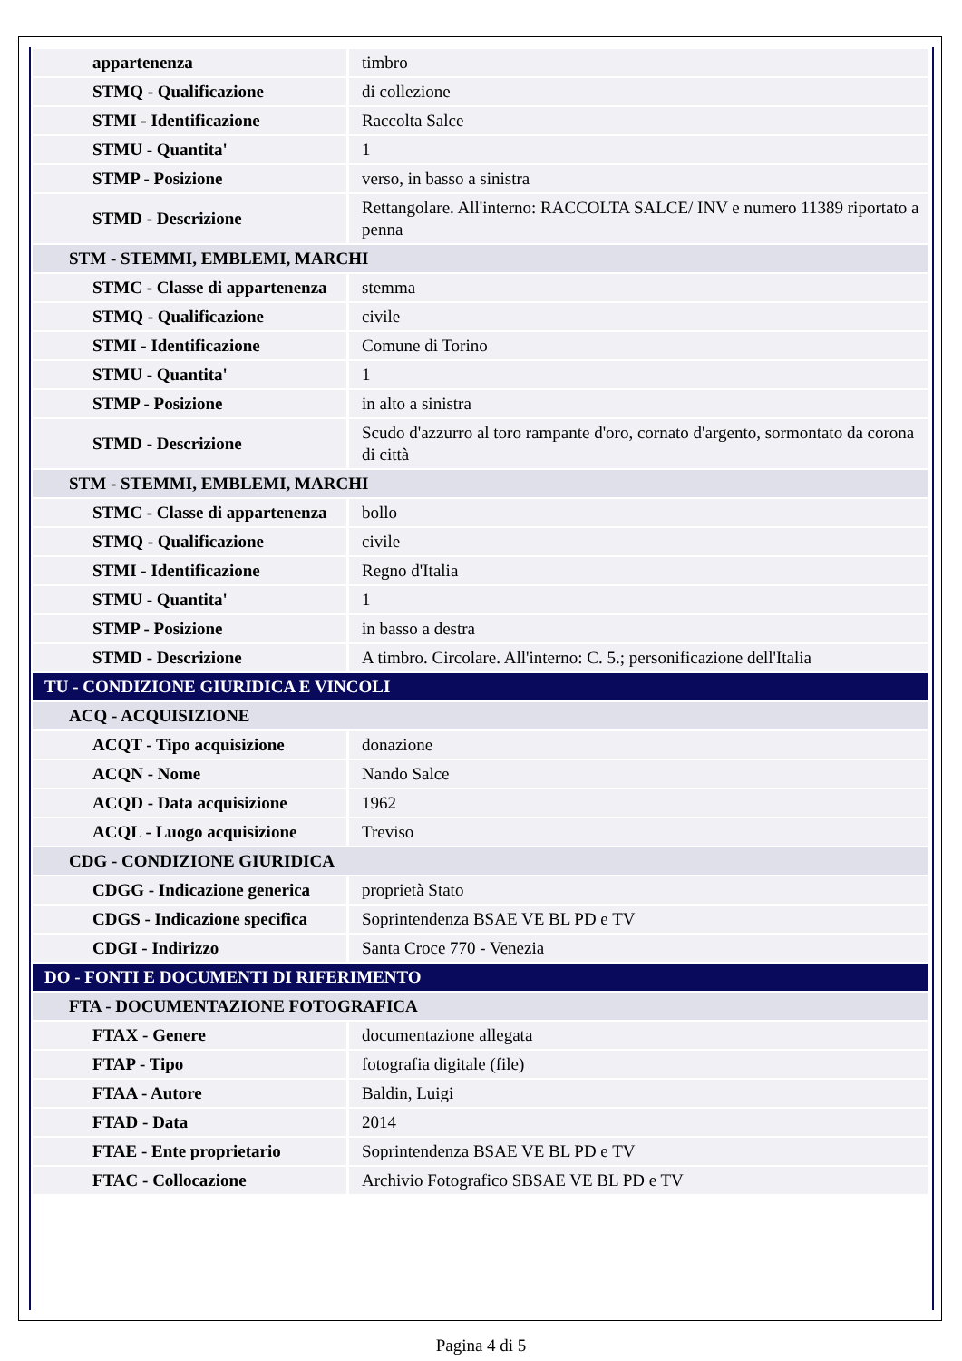| appartenenza | timbro |
| STMQ - Qualificazione | di collezione |
| STMI - Identificazione | Raccolta Salce |
| STMU - Quantita' | 1 |
| STMP - Posizione | verso, in basso a sinistra |
| STMD - Descrizione | Rettangolare. All'interno: RACCOLTA SALCE/ INV e numero 11389 riportato a penna |
| STM - STEMMI, EMBLEMI, MARCHI | |
| STMC - Classe di appartenenza | stemma |
| STMQ - Qualificazione | civile |
| STMI - Identificazione | Comune di Torino |
| STMU - Quantita' | 1 |
| STMP - Posizione | in alto a sinistra |
| STMD - Descrizione | Scudo d'azzurro al toro rampante d'oro, cornato d'argento, sormontato da corona di città |
| STM - STEMMI, EMBLEMI, MARCHI | |
| STMC - Classe di appartenenza | bollo |
| STMQ - Qualificazione | civile |
| STMI - Identificazione | Regno d'Italia |
| STMU - Quantita' | 1 |
| STMP - Posizione | in basso a destra |
| STMD - Descrizione | A timbro. Circolare. All'interno: C. 5.; personificazione dell'Italia |
| TU - CONDIZIONE GIURIDICA E VINCOLI | |
| ACQ - ACQUISIZIONE | |
| ACQT - Tipo acquisizione | donazione |
| ACQN - Nome | Nando Salce |
| ACQD - Data acquisizione | 1962 |
| ACQL - Luogo acquisizione | Treviso |
| CDG - CONDIZIONE GIURIDICA | |
| CDGG - Indicazione generica | proprietà Stato |
| CDGS - Indicazione specifica | Soprintendenza BSAE VE BL PD e TV |
| CDGI - Indirizzo | Santa Croce 770 - Venezia |
| DO - FONTI E DOCUMENTI DI RIFERIMENTO | |
| FTA - DOCUMENTAZIONE FOTOGRAFICA | |
| FTAX - Genere | documentazione allegata |
| FTAP - Tipo | fotografia digitale (file) |
| FTAA - Autore | Baldin, Luigi |
| FTAD - Data | 2014 |
| FTAE - Ente proprietario | Soprintendenza BSAE VE BL PD e TV |
| FTAC - Collocazione | Archivio Fotografico SBSAE VE BL PD e TV |
Pagina 4 di 5